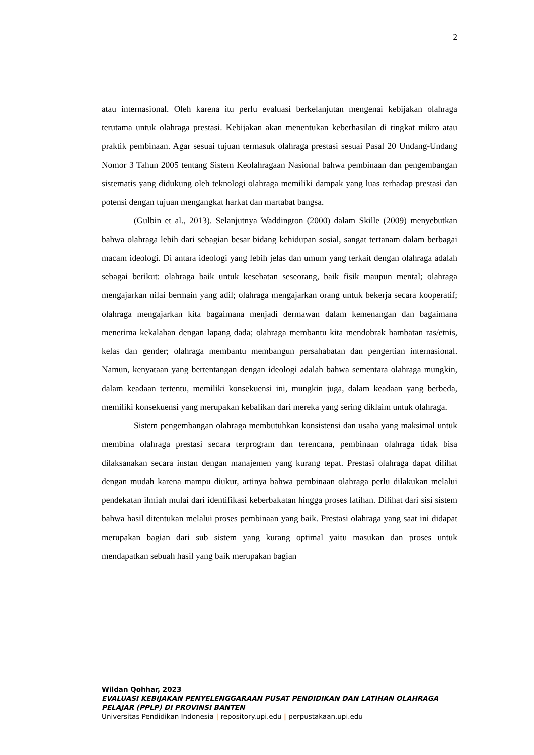2
atau internasional. Oleh karena itu perlu evaluasi berkelanjutan mengenai kebijakan olahraga terutama untuk olahraga prestasi. Kebijakan akan menentukan keberhasilan di tingkat mikro atau praktik pembinaan. Agar sesuai tujuan termasuk olahraga prestasi sesuai Pasal 20 Undang-Undang Nomor 3 Tahun 2005 tentang Sistem Keolahragaan Nasional bahwa pembinaan dan pengembangan sistematis yang didukung oleh teknologi olahraga memiliki dampak yang luas terhadap prestasi dan potensi dengan tujuan mengangkat harkat dan martabat bangsa.
(Gulbin et al., 2013). Selanjutnya Waddington (2000) dalam Skille (2009) menyebutkan bahwa olahraga lebih dari sebagian besar bidang kehidupan sosial, sangat tertanam dalam berbagai macam ideologi. Di antara ideologi yang lebih jelas dan umum yang terkait dengan olahraga adalah sebagai berikut: olahraga baik untuk kesehatan seseorang, baik fisik maupun mental; olahraga mengajarkan nilai bermain yang adil; olahraga mengajarkan orang untuk bekerja secara kooperatif; olahraga mengajarkan kita bagaimana menjadi dermawan dalam kemenangan dan bagaimana menerima kekalahan dengan lapang dada; olahraga membantu kita mendobrak hambatan ras/etnis, kelas dan gender; olahraga membantu membangun persahabatan dan pengertian internasional. Namun, kenyataan yang bertentangan dengan ideologi adalah bahwa sementara olahraga mungkin, dalam keadaan tertentu, memiliki konsekuensi ini, mungkin juga, dalam keadaan yang berbeda, memiliki konsekuensi yang merupakan kebalikan dari mereka yang sering diklaim untuk olahraga.
Sistem pengembangan olahraga membutuhkan konsistensi dan usaha yang maksimal untuk membina olahraga prestasi secara terprogram dan terencana, pembinaan olahraga tidak bisa dilaksanakan secara instan dengan manajemen yang kurang tepat. Prestasi olahraga dapat dilihat dengan mudah karena mampu diukur, artinya bahwa pembinaan olahraga perlu dilakukan melalui pendekatan ilmiah mulai dari identifikasi keberbakatan hingga proses latihan. Dilihat dari sisi sistem bahwa hasil ditentukan melalui proses pembinaan yang baik. Prestasi olahraga yang saat ini didapat merupakan bagian dari sub sistem yang kurang optimal yaitu masukan dan proses untuk mendapatkan sebuah hasil yang baik merupakan bagian
Wildan Qohhar, 2023
EVALUASI KEBIJAKAN PENYELENGGARAAN PUSAT PENDIDIKAN DAN LATIHAN OLAHRAGA
PELAJAR (PPLP) DI PROVINSI BANTEN
Universitas Pendidikan Indonesia | repository.upi.edu | perpustakaan.upi.edu